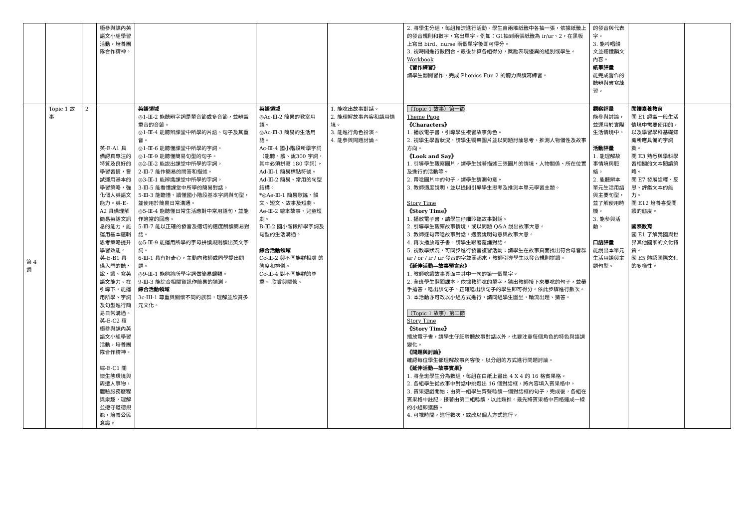| | | | 極參與課內英語文小組學習活動，培養團隊合作精神。 | | | | 2. 將學生分組，每組輪流進行活動。學生自兩堆紙籤中各抽一張，依據紙籤上的發音規則和數字，寫出單字。例如：G1抽到兩張紙籤為 ir/ur、2，在黑板上寫出 bird、nurse 兩個單字後即可得分。 3. 視時間進行數回合。最後計算各組得分，獎勵表現優異的組別或學生。 Workbook 《習作練習》 請學生翻開習作，完成 Phonics Fun 2 的聽力與讀寫練習。 | 的發音與代表字。 3. 能吟唱韻文並聽懂韻文內容。 紙筆評量 能完成習作的聽辨與書寫練習。 | | |
| 第 4 週 | Topic 1 故事 | 2 | 英-E-A1 具備認真專注的特質及良好的學習習慣，嘗試運用基本的學習策略，強化個人英語文能力。英-E-A2 具備理解簡易英語文訊息的能力，能運用基本邏輯思考策略提升學習效能。英-E-B1 具備入門的聽、說、讀、寫英語文能力。在引導下，能運用所學、字詞及句型進行簡易日常溝通。英-E-C2 積極參與課內英語文小組學習活動，培養團隊合作精神。 綜-E-C1 關懷生態環境與周遭人事物，體驗服務歷程與樂趣，理解並遵守道德規範，培養公民意識。 | 英語領域 ◎1-Ⅲ-2 能聽辨字詞是單音節或多音節，並辨識重音的音節。 ◎1-Ⅲ-4 能聽辨課堂中所學的片語、句子及其重音。 ◎1-Ⅲ-6 能聽懂課堂中所學的字詞。 ◎1-Ⅲ-9 能聽懂簡易句型的句子。 ◎2-Ⅲ-2 能說出課堂中所學的字詞。 2-Ⅲ-7 能作簡易的問答和描述。 ◎3-Ⅲ-1 能辨識課堂中所學的字詞。 3-Ⅲ-5 能看懂課堂中所學的簡易對話。 5-Ⅲ-3 能聽懂、讀懂國小階段基本字詞與句型，並使用於簡易日常溝通。 ◎5-Ⅲ-4 能聽懂日常生活應對中常用語句，並能作適當的回應。 5-Ⅲ-7 能以正確的發音及適切的速度朗讀簡易對話。 ◎5-Ⅲ-9 能運用所學的字母拼讀規則讀出英文字詞。 6-Ⅲ-1 具有好奇心，主動向教師或同學提出問題。 ◎9-Ⅲ-1 能夠將所學字詞做簡易歸類。 9-Ⅲ-3 能綜合相關資訊作簡易的猜測。 綜合活動領域 3c-III-1 尊重與關懷不同的族群，理解並欣賞多元文化。 | 英語領域 ◎Ac-Ⅲ-2 簡易的教室用語。 ◎Ac-Ⅲ-3 簡易的生活用語。 Ac-Ⅲ-4 國小階段所學字詞（能聽、讀、說300 字詞，其中必須拼寫 180 字詞）。 Ad-Ⅲ-1 簡易標點符號。 Ad-Ⅲ-2 簡易、常用的句型結構。 *◎Ae-Ⅲ-1 簡易歌謠、韻文、短文、故事及短劇。 Ae-Ⅲ-2 繪本故事、兒童短劇。 B-Ⅲ-2 國小階段所學字詞及句型的生活溝通。 綜合活動領域 Cc-Ⅲ-2 與不同族群相處 的態度和禮儀。 Cc-Ⅲ-4 對不同族群的尊重、 欣賞與關懷。 | 1. 能唸出故事對話。 2. 能理解故事內容和語用情境。 3. 能進行角色扮演。 4. 能參與問題討論。 | （Topic 1 故事）第一節 Theme Page 《Characters》 1. 播放電子書，引導學生複習故事角色。 2. 視學生學習狀況，請學生觀察圖片並以問題討論思考、推測人物個性及故事方向。 《Look and Say》 1. 引導學生觀察圖片，請學生試著描述三張圖片的情境、人物關係、所在位置及進行的活動等。 2. 帶唸圖片中的句子，請學生猜測句意。 3. 教師適度說明，並以提問引導學生思考及推測本單元學習主題。 Story Time 《Story Time》 1. 播放電子書，請學生仔細聆聽故事對話。 2. 引導學生觀察故事情境，或以問題 Q&A 說出故事大意。 3. 教師逐句帶唸故事對話，適度說明句意與故事大意。 4. 再次播放電子書，請學生跟著覆誦對話。 5. 視教學狀況，可同步進行發音複習活動：請學生在故事頁面找出符合母音群 ar / or / ir / ur 發音的字並圈起來，教師引導學生以發音規則拼讀。 《延伸活動—故事預言家》 1. 教師唸讀故事頁面中其中一句的第一個單字。 2. 全班學生翻閱課本，依據教師唸的單字，猜出教師接下來要唸的句子，並舉手搶答，唸出該句子。正確唸出該句子的學生即可得分。依此步驟進行數次。 3. 本活動亦可改以小組方式進行，請同組學生圍坐，輪流出題、猜答。 （Topic 1 故事）第二節 Story Time 《Story Time》 播放電子書，請學生仔細聆聽故事對話以外，也要注意每個角色的特色與語調變化。 《問題與討論》 確認每位學生都理解故事內容後，以分組的方式進行問題討論。 《延伸活動—故事賓果》 1. 將全班學生分為數組，每組在白紙上畫出 4 X 4 的 16 格賓果格。 2. 各組學生從故事中對話中挑選出 16 個對話框，將內容填入賓果格中。 3. 賓果遊戲開始：由第一組學生齊聲唸讀一個對話框的句子，完成後，各組在賓果格中註記，接著由第二組唸讀，以此類推。最先將賓果格中四格連成一線的小組即獲勝。 4. 可視時間，進行數次，或改以個人方式進行。 | 觀察評量 能參與討論，並運用於實際生活情境中。 活動評量 1. 能理解故事情境與脈絡。 2. 能聽辨本單元生活用語與主要句型，並了解使用時機。 3. 能參與活動。 口語評量 能說出本單元生活用語與主題句型。 | 閱讀素養教育 閱 E1 認識一般生活情境中需要使用的，以及學習學科基礎知識所應具備的字詞彙。 閱 E3 熟悉與學科學習相關的文本閱讀策略。 閱 E7 發展詮釋、反思、評鑑文本的能力。 閱 E12 培養喜愛閱讀的態度。 國際教育 國 E1 了解我國與世界其他國家的文化特質。 國 E5 體認國際文化的多樣性。 | |